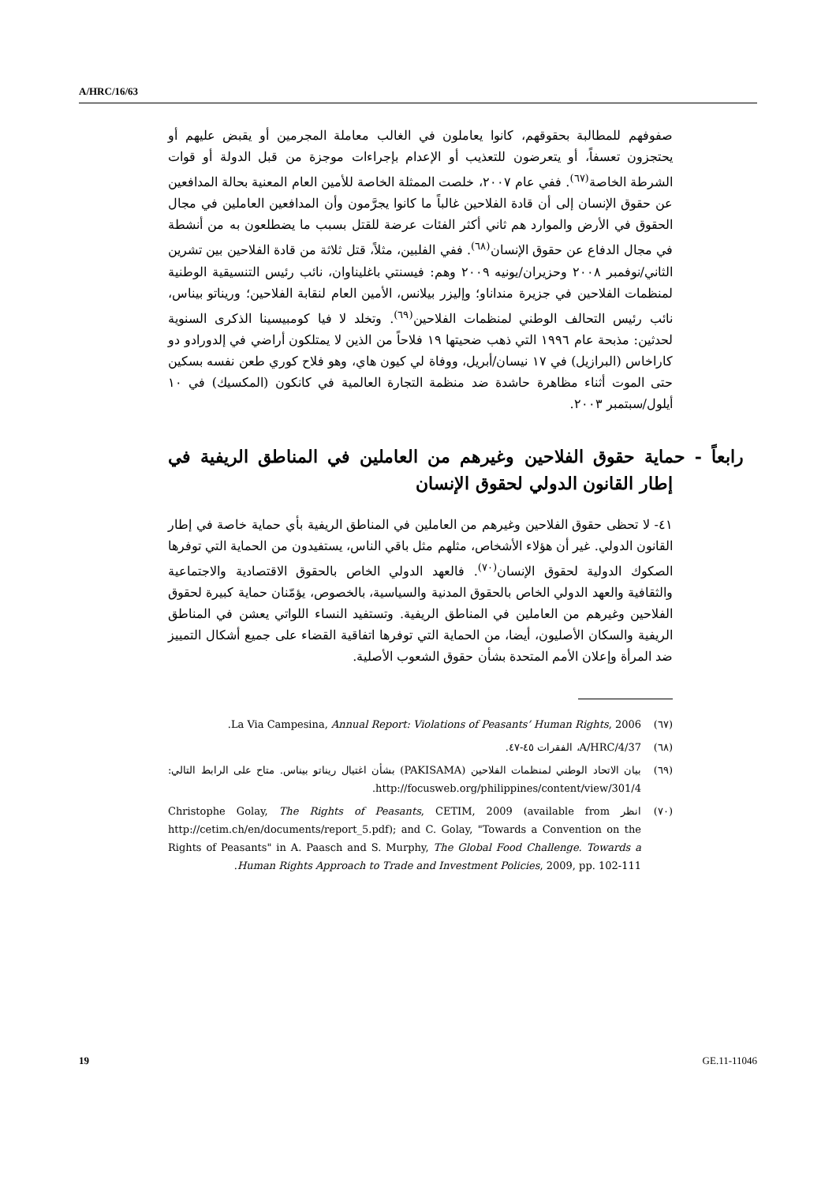A/HRC/16/63
صفوفهم للمطالبة بحقوقهم، كانوا يعاملون في الغالب معاملة المجرمين أو يقبض عليهم أو يحتجزون تعسفاً، أو يتعرضون للتعذيب أو الإعدام بإجراءات موجزة من قبل الدولة أو قوات الشرطة الخاصة<sup>(٦٧)</sup>. ففي عام ٢٠٠٧، خلصت الممثلة الخاصة للأمين العام المعنية بحالة المدافعين عن حقوق الإنسان إلى أن قادة الفلاحين غالباً ما كانوا يجرَّمون وأن المدافعين العاملين في مجال الحقوق في الأرض والموارد هم ثاني أكثر الفئات عرضة للقتل بسبب ما يضطلعون به من أنشطة في مجال الدفاع عن حقوق الإنسان<sup>(٦٨)</sup>. ففي الفلبين، مثلاً، قتل ثلاثة من قادة الفلاحين بين تشرين الثاني/نوفمبر ٢٠٠٨ وحزيران/يونيه ٢٠٠٩ وهم: فيسنتي باغليناوان، نائب رئيس التنسيقية الوطنية لمنظمات الفلاحين في جزيرة منداناو؛ وإليزر بيلانس، الأمين العام لنقابة الفلاحين؛ وريناتو بيناس، نائب رئيس التحالف الوطني لمنظمات الفلاحين<sup>(٦٩)</sup>. وتخلد لا فيا كومبيسينا الذكرى السنوية لحدثين: مذبحة عام ١٩٩٦ التي ذهب ضحيتها ١٩ فلاحاً من الذين لا يمتلكون أراضي في إلدورادو دو كاراخاس (البرازيل) في ١٧ نيسان/أبريل، ووفاة لي كيون هاي، وهو فلاح كوري طعن نفسه بسكين حتى الموت أثناء مظاهرة حاشدة ضد منظمة التجارة العالمية في كانكون (المكسيك) في ١٠ أيلول/سبتمبر ٢٠٠٣.
رابعاً - حماية حقوق الفلاحين وغيرهم من العاملين في المناطق الريفية في إطار القانون الدولي لحقوق الإنسان
٤١- لا تحظى حقوق الفلاحين وغيرهم من العاملين في المناطق الريفية بأي حماية خاصة في إطار القانون الدولي. غير أن هؤلاء الأشخاص، مثلهم مثل باقي الناس، يستفيدون من الحماية التي توفرها الصكوك الدولية لحقوق الإنسان<sup>(٧٠)</sup>. فالعهد الدولي الخاص بالحقوق الاقتصادية والاجتماعية والثقافية والعهد الدولي الخاص بالحقوق المدنية والسياسية، بالخصوص، يؤمّنان حماية كبيرة لحقوق الفلاحين وغيرهم من العاملين في المناطق الريفية. وتستفيد النساء اللواتي يعشن في المناطق الريفية والسكان الأصليون، أيضا، من الحماية التي توفرها اتفاقية القضاء على جميع أشكال التمييز ضد المرأة وإعلان الأمم المتحدة بشأن حقوق الشعوب الأصلية.
(٦٧) La Via Campesina, Annual Report: Violations of Peasants’ Human Rights, 2006.
(٦٨) A/HRC/4/37، الفقرات ٤٥-٤٧.
(٦٩) بيان الاتحاد الوطني لمنظمات الفلاحين (PAKISAMA) بشأن اغتيال ريناتو بيناس. متاح على الرابط التالي: http://focusweb.org/philippines/content/view/301/4.
(٧٠) انظر Christophe Golay, The Rights of Peasants, CETIM, 2009 (available from http://cetim.ch/en/documents/report_5.pdf); and C. Golay, "Towards a Convention on the Rights of Peasants" in A. Paasch and S. Murphy, The Global Food Challenge. Towards a Human Rights Approach to Trade and Investment Policies, 2009, pp. 102-111.
19 GE.11-11046